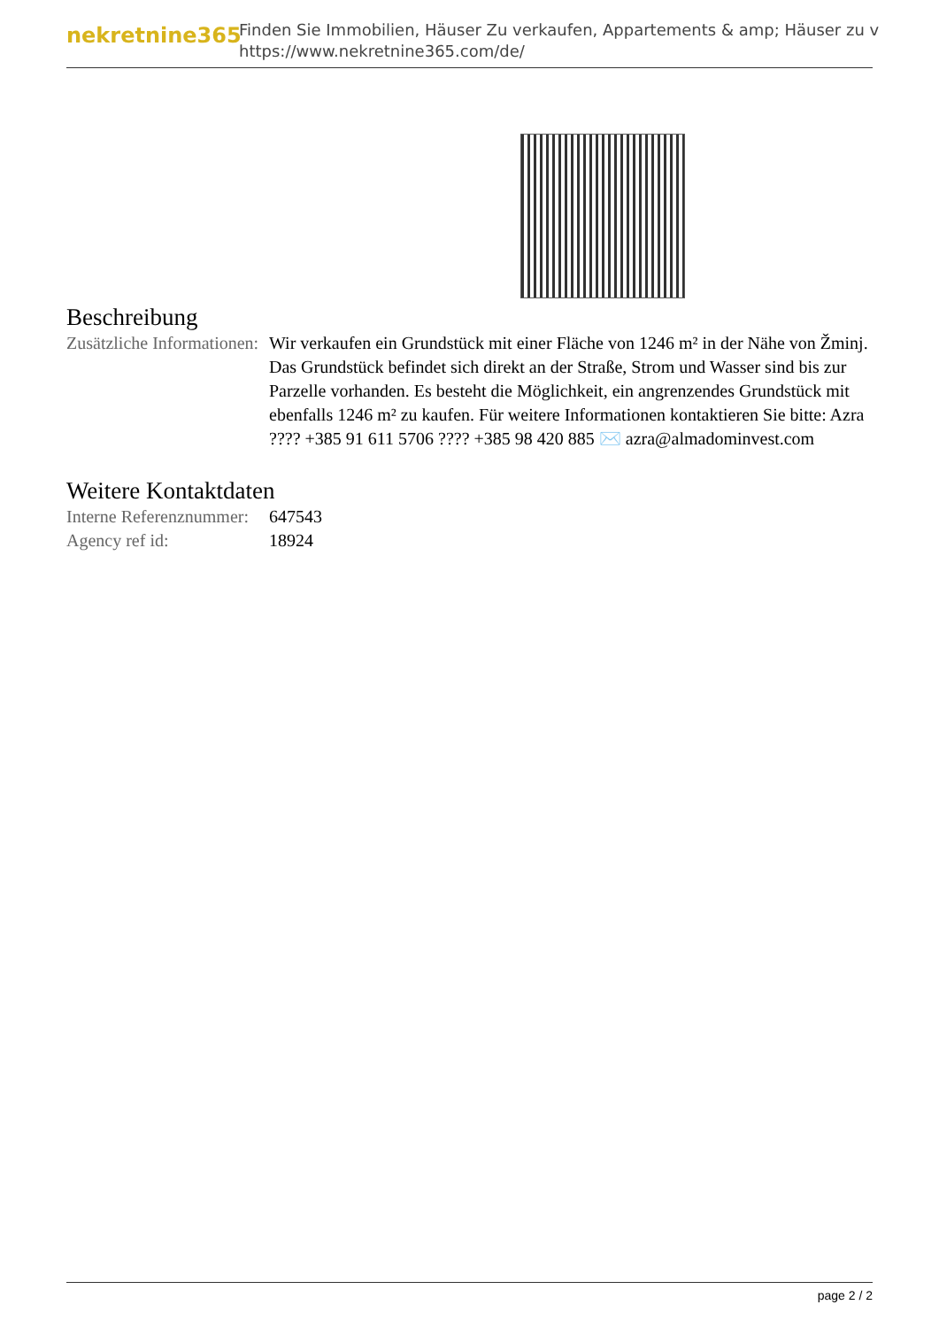nekretnine365
Finden Sie Immobilien, Häuser Zu verkaufen, Appartements & amp; Häuser zu v
https://www.nekretnine365.com/de/
Beschreibung
| Zusätzliche Informationen: | Wir verkaufen ein Grundstück mit einer Fläche von 1246 m² in der Nähe von Žminj. Das Grundstück befindet sich direkt an der Straße, Strom und Wasser sind bis zur Parzelle vorhanden. Es besteht die Möglichkeit, ein angrenzendes Grundstück mit ebenfalls 1246 m² zu kaufen. Für weitere Informationen kontaktieren Sie bitte: Azra ???? +385 91 611 5706 ???? +385 98 420 885 ✉️ azra@almadominvest.com |
Weitere Kontaktdaten
| Interne Referenznummer: | 647543 |
| Agency ref id: | 18924 |
page 2 / 2